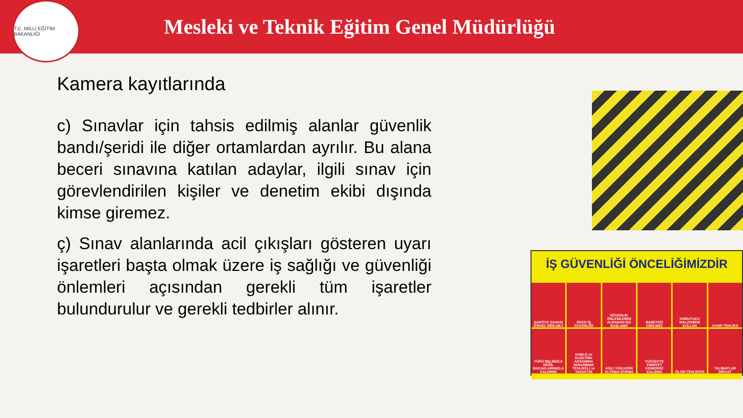T.C. MİLLİ EĞİTİM BAKANLIĞI
Mesleki ve Teknik Eğitim Genel Müdürlüğü
Kamera kayıtlarında
c) Sınavlar için tahsis edilmiş alanlar güvenlik bandı/şeridi ile diğer ortamlardan ayrılır. Bu alana beceri sınavına katılan adaylar, ilgili sınav için görevlendirilen kişiler ve denetim ekibi dışında kimse giremez.
ç) Sınav alanlarında acil çıkışları gösteren uyarı işaretleri başta olmak üzere iş sağlığı ve güvenliği önlemleri açısından gerekli tüm işaretler bulundurulur ve gerekli tedbirler alınır.
İŞ GÜVENLİĞİ ÖNCELİĞİMİZDİR
ŞANTİYE SAHASI İZİNSİZ GİRİLMEZ ÖNCE İŞ GÜVENLİĞİ GÜVENLİK ÖNLEMLERİNİ ALMADAN İŞE BAŞLAMA BARETSİZ GİRİLMEZ KORUYUCU MALZEMENİ KULLAN UYARI TEHLİKE YÜKÜ BELİNİZLE DEĞİL BACAKLARINIZLA KALDIRIN KABLO ve ELEKTRİK AKSAMINA DOKUNMAK TEHLİKELİ ve YASAKTIR ASILI YÜKLERİN ALTINDA DURMA YÜKSEKTE EMNİYET KEMERSİZ ÇALIŞMA ÖLÜM TEHLİKESİ TALİMATLAR DİKKAT